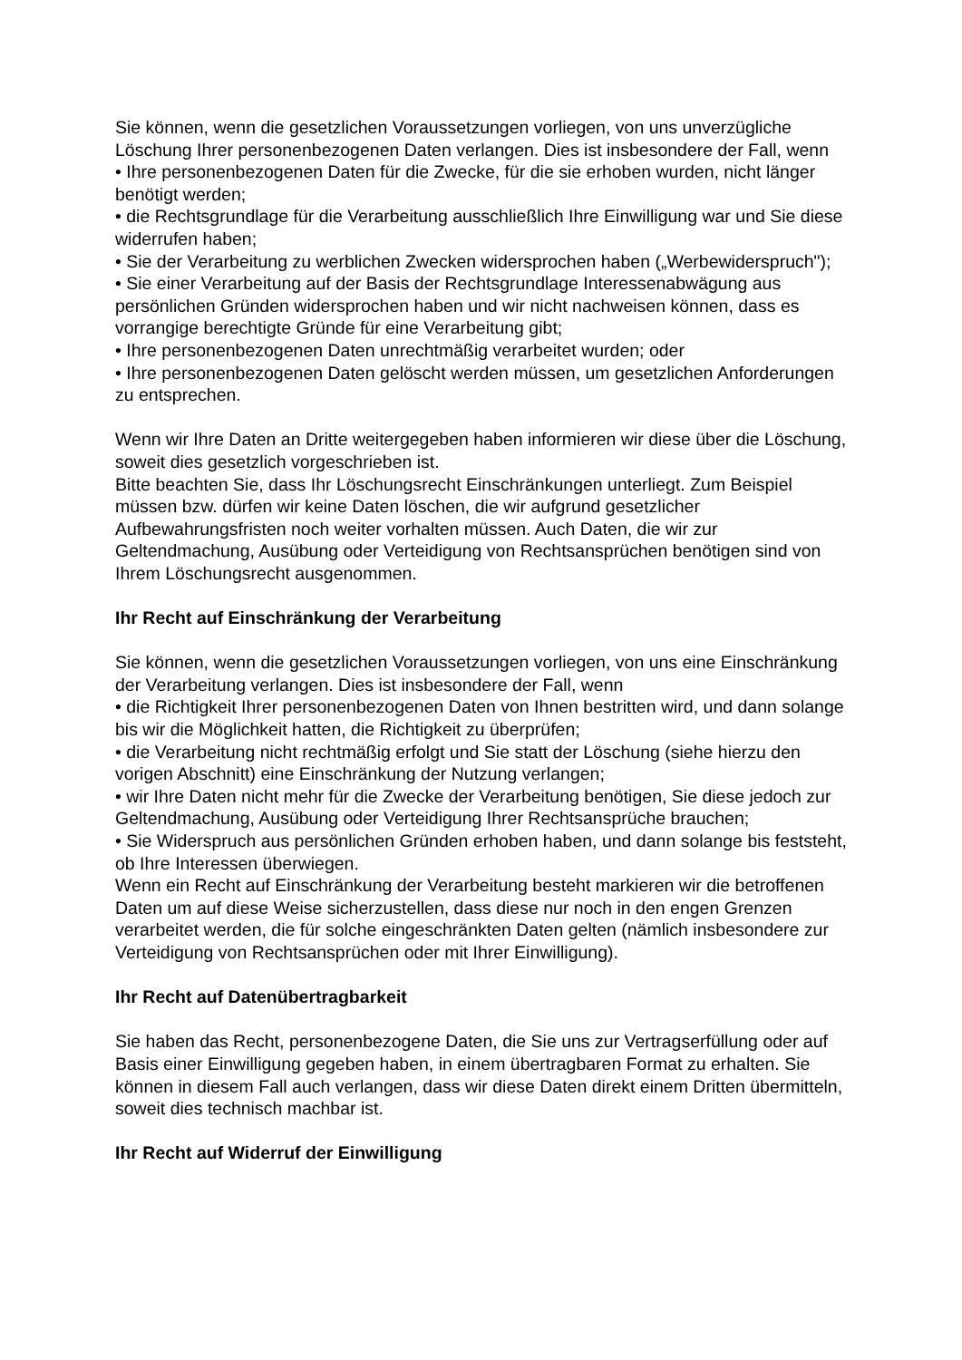Sie können, wenn die gesetzlichen Voraussetzungen vorliegen, von uns unverzügliche Löschung Ihrer personenbezogenen Daten verlangen. Dies ist insbesondere der Fall, wenn
• Ihre personenbezogenen Daten für die Zwecke, für die sie erhoben wurden, nicht länger benötigt werden;
• die Rechtsgrundlage für die Verarbeitung ausschließlich Ihre Einwilligung war und Sie diese widerrufen haben;
• Sie der Verarbeitung zu werblichen Zwecken widersprochen haben („Werbewiderspruch");
• Sie einer Verarbeitung auf der Basis der Rechtsgrundlage Interessenabwägung aus persönlichen Gründen widersprochen haben und wir nicht nachweisen können, dass es vorrangige berechtigte Gründe für eine Verarbeitung gibt;
• Ihre personenbezogenen Daten unrechtmäßig verarbeitet wurden; oder
• Ihre personenbezogenen Daten gelöscht werden müssen, um gesetzlichen Anforderungen zu entsprechen.
Wenn wir Ihre Daten an Dritte weitergegeben haben informieren wir diese über die Löschung, soweit dies gesetzlich vorgeschrieben ist.
Bitte beachten Sie, dass Ihr Löschungsrecht Einschränkungen unterliegt. Zum Beispiel müssen bzw. dürfen wir keine Daten löschen, die wir aufgrund gesetzlicher Aufbewahrungsfristen noch weiter vorhalten müssen. Auch Daten, die wir zur Geltendmachung, Ausübung oder Verteidigung von Rechtsansprüchen benötigen sind von Ihrem Löschungsrecht ausgenommen.
Ihr Recht auf Einschränkung der Verarbeitung
Sie können, wenn die gesetzlichen Voraussetzungen vorliegen, von uns eine Einschränkung der Verarbeitung verlangen. Dies ist insbesondere der Fall, wenn
• die Richtigkeit Ihrer personenbezogenen Daten von Ihnen bestritten wird, und dann solange bis wir die Möglichkeit hatten, die Richtigkeit zu überprüfen;
• die Verarbeitung nicht rechtmäßig erfolgt und Sie statt der Löschung (siehe hierzu den vorigen Abschnitt) eine Einschränkung der Nutzung verlangen;
• wir Ihre Daten nicht mehr für die Zwecke der Verarbeitung benötigen, Sie diese jedoch zur Geltendmachung, Ausübung oder Verteidigung Ihrer Rechtsansprüche brauchen;
• Sie Widerspruch aus persönlichen Gründen erhoben haben, und dann solange bis feststeht, ob Ihre Interessen überwiegen.
Wenn ein Recht auf Einschränkung der Verarbeitung besteht markieren wir die betroffenen Daten um auf diese Weise sicherzustellen, dass diese nur noch in den engen Grenzen verarbeitet werden, die für solche eingeschränkten Daten gelten (nämlich insbesondere zur Verteidigung von Rechtsansprüchen oder mit Ihrer Einwilligung).
Ihr Recht auf Datenübertragbarkeit
Sie haben das Recht, personenbezogene Daten, die Sie uns zur Vertragserfüllung oder auf Basis einer Einwilligung gegeben haben, in einem übertragbaren Format zu erhalten. Sie können in diesem Fall auch verlangen, dass wir diese Daten direkt einem Dritten übermitteln, soweit dies technisch machbar ist.
Ihr Recht auf Widerruf der Einwilligung